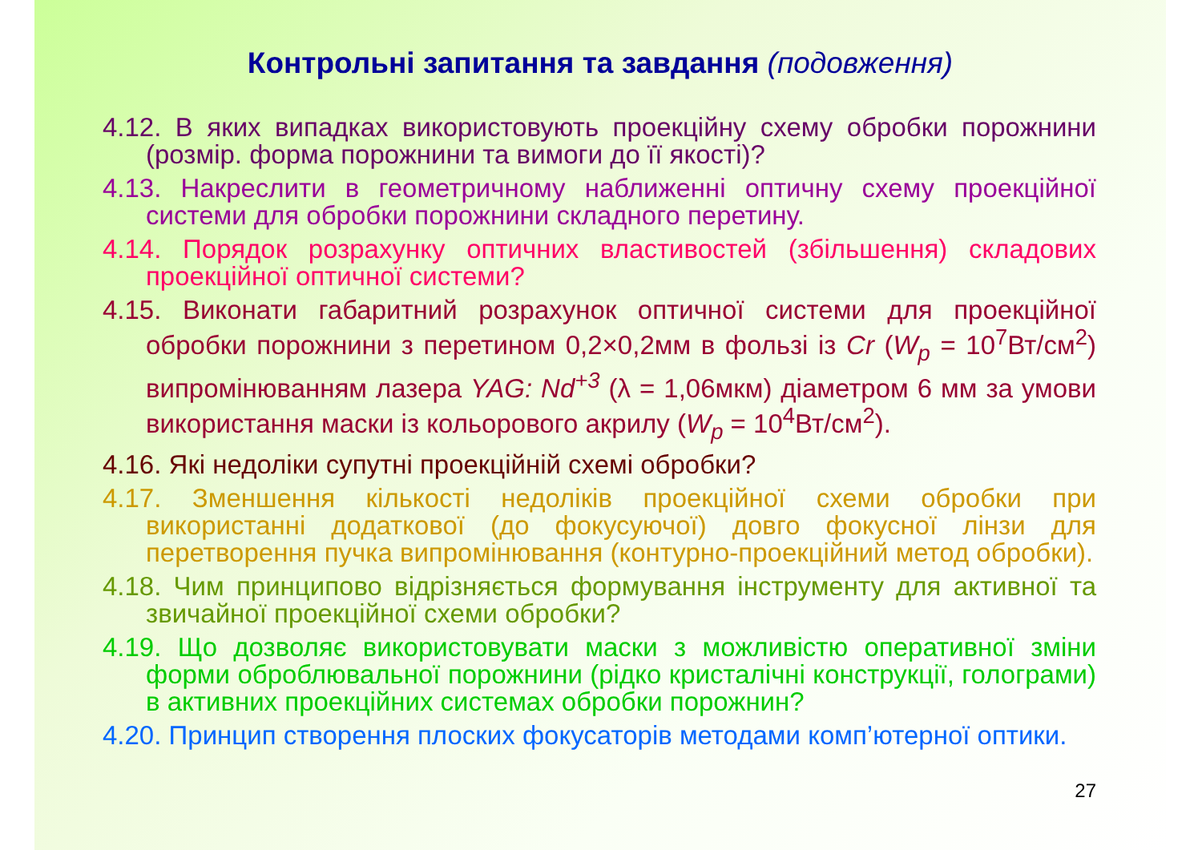Контрольні запитання та завдання (подовження)
4.12. В яких випадках використовують проекційну схему обробки порожнини (розмір. форма порожнини та вимоги до її якості)?
4.13. Накреслити в геометричному наближенні оптичну схему проекційної системи для обробки порожнини складного перетину.
4.14. Порядок розрахунку оптичних властивостей (збільшення) складових проекційної оптичної системи?
4.15. Виконати габаритний розрахунок оптичної системи для проекційної обробки порожнини з перетином 0,2×0,2мм в фользі із Cr (W<sub>p</sub> = 10<sup>7</sup>Вт/см<sup>2</sup>) випромінюванням лазера YAG: Nd<sup>+3</sup> (λ = 1,06мкм) діаметром 6 мм за умови використання маски із кольорового акрилу (W<sub>p</sub> = 10<sup>4</sup>Вт/см<sup>2</sup>).
4.16. Які недоліки супутні проекційній схемі обробки?
4.17. Зменшення кількості недоліків проекційної схеми обробки при використанні додаткової (до фокусуючої) довго фокусної лінзи для перетворення пучка випромінювання (контурно-проекційний метод обробки).
4.18. Чим принципово відрізняється формування інструменту для активної та звичайної проекційної схеми обробки?
4.19. Що дозволяє використовувати маски з можливістю оперативної зміни форми оброблювальної порожнини (рідко кристалічні конструкції, голограми) в активних проекційних системах обробки порожнин?
4.20. Принцип створення плоских фокусаторів методами комп’ютерної оптики.
27